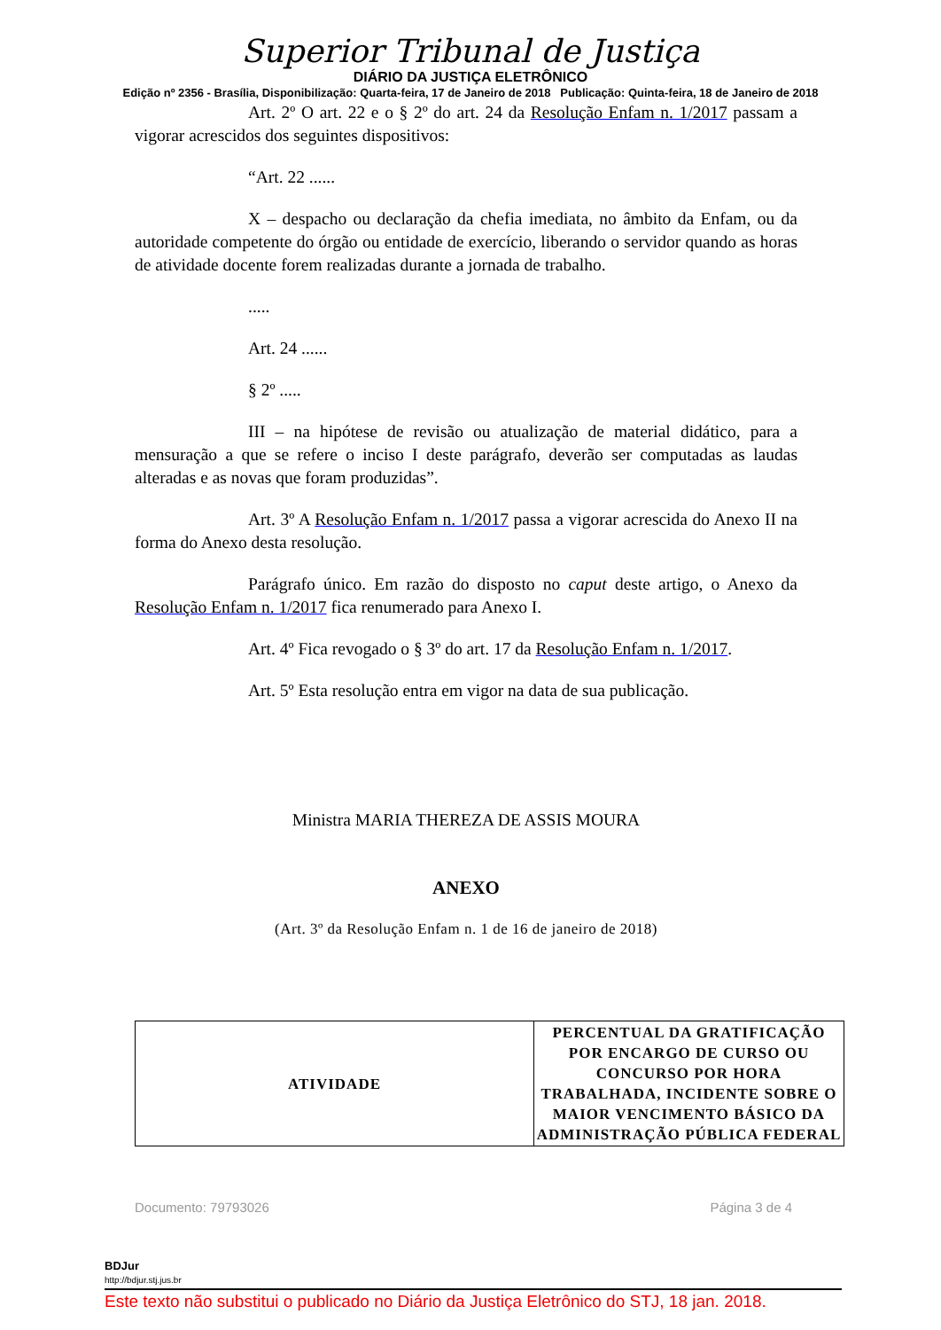Superior Tribunal de Justiça
DIÁRIO DA JUSTIÇA ELETRÔNICO
Edição nº 2356 - Brasília, Disponibilização: Quarta-feira, 17 de Janeiro de 2018 Publicação: Quinta-feira, 18 de Janeiro de 2018
Art. 2º O art. 22 e o § 2º do art. 24 da Resolução Enfam n. 1/2017 passam a vigorar acrescidos dos seguintes dispositivos:
“Art. 22 ......
X – despacho ou declaração da chefia imediata, no âmbito da Enfam, ou da autoridade competente do órgão ou entidade de exercício, liberando o servidor quando as horas de atividade docente forem realizadas durante a jornada de trabalho.
.....
Art. 24 ......
§ 2º .....
III – na hipótese de revisão ou atualização de material didático, para a mensuração a que se refere o inciso I deste parágrafo, deverão ser computadas as laudas alteradas e as novas que foram produzidas”.
Art. 3º A Resolução Enfam n. 1/2017 passa a vigorar acrescida do Anexo II na forma do Anexo desta resolução.
Parágrafo único. Em razão do disposto no caput deste artigo, o Anexo da Resolução Enfam n. 1/2017 fica renumerado para Anexo I.
Art. 4º Fica revogado o § 3º do art. 17 da Resolução Enfam n. 1/2017.
Art. 5º Esta resolução entra em vigor na data de sua publicação.
Ministra MARIA THEREZA DE ASSIS MOURA
ANEXO
(Art. 3º da Resolução Enfam n. 1 de 16 de janeiro de 2018)
| ATIVIDADE | PERCENTUAL DA GRATIFICAÇÃO POR ENCARGO DE CURSO OU CONCURSO POR HORA TRABALHADA, INCIDENTE SOBRE O MAIOR VENCIMENTO BÁSICO DA ADMINISTRAÇÃO PÚBLICA FEDERAL |
| --- | --- |
Documento: 79793026 Página 3 de 4
BDJur
http://bdjur.stj.jus.br
Este texto não substitui o publicado no Diário da Justiça Eletrônico do STJ, 18 jan. 2018.